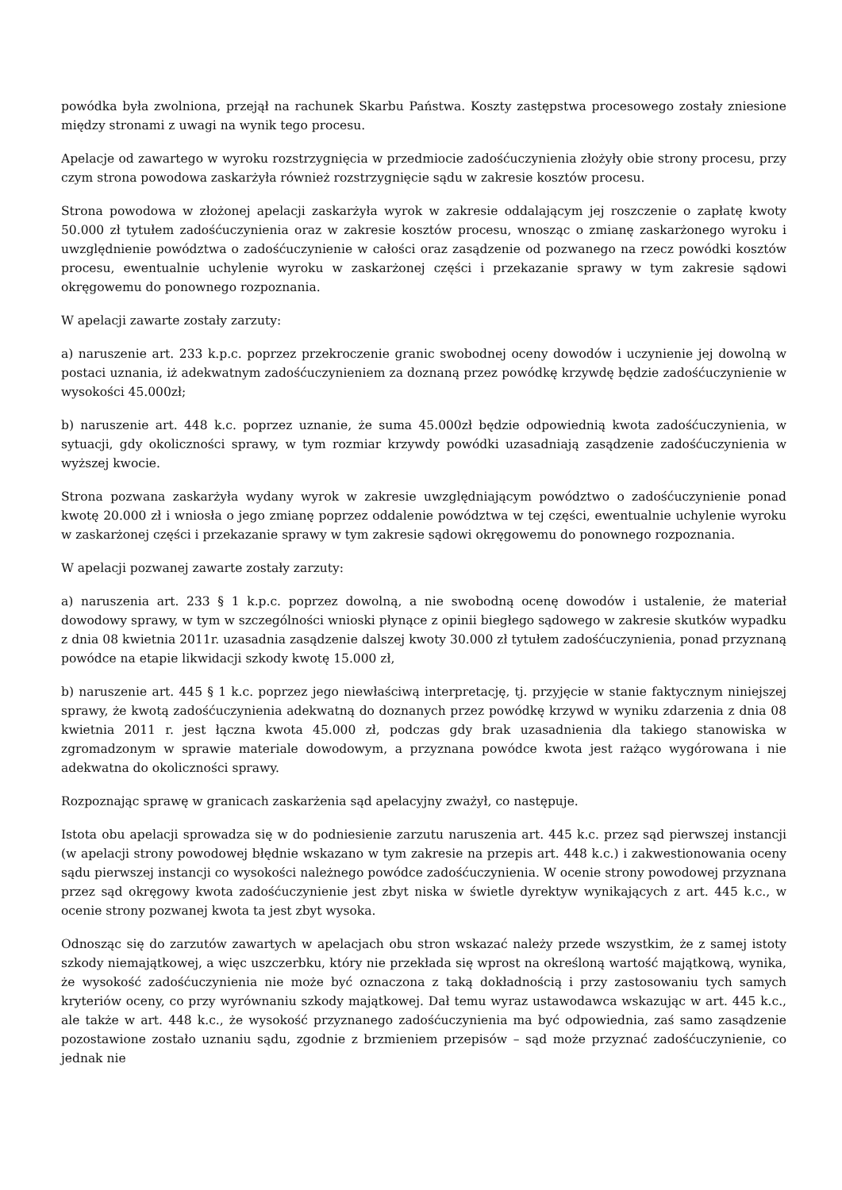powódka była zwolniona, przejął na rachunek Skarbu Państwa. Koszty zastępstwa procesowego zostały zniesione między stronami z uwagi na wynik tego procesu.
Apelacje od zawartego w wyroku rozstrzygnięcia w przedmiocie zadośćuczynienia złożyły obie strony procesu, przy czym strona powodowa zaskarżyła również rozstrzygnięcie sądu w zakresie kosztów procesu.
Strona powodowa w złożonej apelacji zaskarżyła wyrok w zakresie oddalającym jej roszczenie o zapłatę kwoty 50.000 zł tytułem zadośćuczynienia oraz w zakresie kosztów procesu, wnosząc o zmianę zaskarżonego wyroku i uwzględnienie powództwa o zadośćuczynienie w całości oraz zasądzenie od pozwanego na rzecz powódki kosztów procesu, ewentualnie uchylenie wyroku w zaskarżonej części i przekazanie sprawy w tym zakresie sądowi okręgowemu do ponownego rozpoznania.
W apelacji zawarte zostały zarzuty:
a) naruszenie art. 233 k.p.c. poprzez przekroczenie granic swobodnej oceny dowodów i uczynienie jej dowolną w postaci uznania, iż adekwatnym zadośćuczynieniem za doznaną przez powódkę krzywdę będzie zadośćuczynienie w wysokości 45.000zł;
b) naruszenie art. 448 k.c. poprzez uznanie, że suma 45.000zł będzie odpowiednią kwota zadośćuczynienia, w sytuacji, gdy okoliczności sprawy, w tym rozmiar krzywdy powódki uzasadniają zasądzenie zadośćuczynienia w wyższej kwocie.
Strona pozwana zaskarżyła wydany wyrok w zakresie uwzględniającym powództwo o zadośćuczynienie ponad kwotę 20.000 zł i wniosła o jego zmianę poprzez oddalenie powództwa w tej części, ewentualnie uchylenie wyroku w zaskarżonej części i przekazanie sprawy w tym zakresie sądowi okręgowemu do ponownego rozpoznania.
W apelacji pozwanej zawarte zostały zarzuty:
a) naruszenia art. 233 § 1 k.p.c. poprzez dowolną, a nie swobodną ocenę dowodów i ustalenie, że materiał dowodowy sprawy, w tym w szczególności wnioski płynące z opinii biegłego sądowego w zakresie skutków wypadku z dnia 08 kwietnia 2011r. uzasadnia zasądzenie dalszej kwoty 30.000 zł tytułem zadośćuczynienia, ponad przyznaną powódce na etapie likwidacji szkody kwotę 15.000 zł,
b) naruszenie art. 445 § 1 k.c. poprzez jego niewłaściwą interpretację, tj. przyjęcie w stanie faktycznym niniejszej sprawy, że kwotą zadośćuczynienia adekwatną do doznanych przez powódkę krzywd w wyniku zdarzenia z dnia 08 kwietnia 2011 r. jest łączna kwota 45.000 zł, podczas gdy brak uzasadnienia dla takiego stanowiska w zgromadzonym w sprawie materiale dowodowym, a przyznana powódce kwota jest rażąco wygórowana i nie adekwatna do okoliczności sprawy.
Rozpoznając sprawę w granicach zaskarżenia sąd apelacyjny zważył, co następuje.
Istota obu apelacji sprowadza się w do podniesienie zarzutu naruszenia art. 445 k.c. przez sąd pierwszej instancji (w apelacji strony powodowej błędnie wskazano w tym zakresie na przepis art. 448 k.c.) i zakwestionowania oceny sądu pierwszej instancji co wysokości należnego powódce zadośćuczynienia. W ocenie strony powodowej przyznana przez sąd okręgowy kwota zadośćuczynienie jest zbyt niska w świetle dyrektyw wynikających z art. 445 k.c., w ocenie strony pozwanej kwota ta jest zbyt wysoka.
Odnosząc się do zarzutów zawartych w apelacjach obu stron wskazać należy przede wszystkim, że z samej istoty szkody niemajątkowej, a więc uszczerbku, który nie przekłada się wprost na określoną wartość majątkową, wynika, że wysokość zadośćuczynienia nie może być oznaczona z taką dokładnością i przy zastosowaniu tych samych kryteriów oceny, co przy wyrównaniu szkody majątkowej. Dał temu wyraz ustawodawca wskazując w art. 445 k.c., ale także w art. 448 k.c., że wysokość przyznanego zadośćuczynienia ma być odpowiednia, zaś samo zasądzenie pozostawione zostało uznaniu sądu, zgodnie z brzmieniem przepisów – sąd może przyznać zadośćuczynienie, co jednak nie